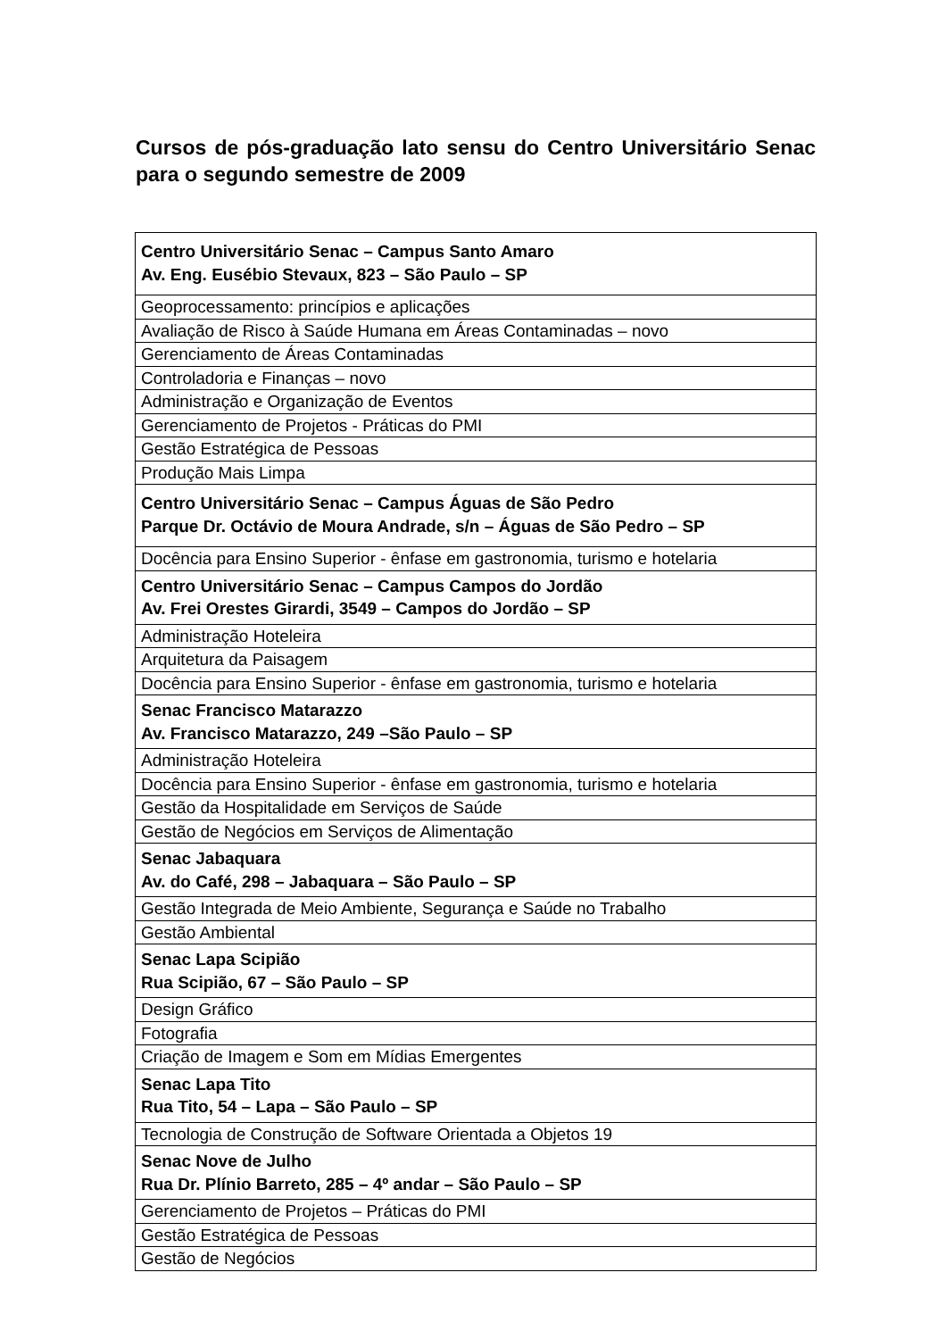Cursos de pós-graduação lato sensu do Centro Universitário Senac para o segundo semestre de 2009
| Centro Universitário Senac – Campus Santo Amaro Av. Eng. Eusébio Stevaux, 823 – São Paulo – SP |
| Geoprocessamento: princípios e aplicações |
| Avaliação de Risco à Saúde Humana em Áreas Contaminadas – novo |
| Gerenciamento de Áreas Contaminadas |
| Controladoria e Finanças – novo |
| Administração e Organização de Eventos |
| Gerenciamento de Projetos - Práticas do PMI |
| Gestão Estratégica de Pessoas |
| Produção Mais Limpa |
| Centro Universitário Senac – Campus Águas de São Pedro Parque Dr. Octávio de Moura Andrade, s/n – Águas de São Pedro – SP |
| Docência para Ensino Superior - ênfase em gastronomia, turismo e hotelaria |
| Centro Universitário Senac – Campus Campos do Jordão Av. Frei Orestes Girardi, 3549 – Campos do Jordão – SP |
| Administração Hoteleira |
| Arquitetura da Paisagem |
| Docência para Ensino Superior - ênfase em gastronomia, turismo e hotelaria |
| Senac Francisco Matarazzo Av. Francisco Matarazzo, 249 –São Paulo – SP |
| Administração Hoteleira |
| Docência para Ensino Superior - ênfase em gastronomia, turismo e hotelaria |
| Gestão da Hospitalidade em Serviços de Saúde |
| Gestão de Negócios em Serviços de Alimentação |
| Senac Jabaquara Av. do Café, 298 – Jabaquara – São Paulo – SP |
| Gestão Integrada de Meio Ambiente, Segurança e Saúde no Trabalho |
| Gestão Ambiental |
| Senac Lapa Scipião Rua Scipião, 67 – São Paulo – SP |
| Design Gráfico |
| Fotografia |
| Criação de Imagem e Som em Mídias Emergentes |
| Senac Lapa Tito Rua Tito, 54 – Lapa – São Paulo – SP |
| Tecnologia de Construção de Software Orientada a Objetos 19 |
| Senac Nove de Julho Rua Dr. Plínio Barreto, 285 – 4º andar – São Paulo – SP |
| Gerenciamento de Projetos – Práticas do PMI |
| Gestão Estratégica de Pessoas |
| Gestão de Negócios |